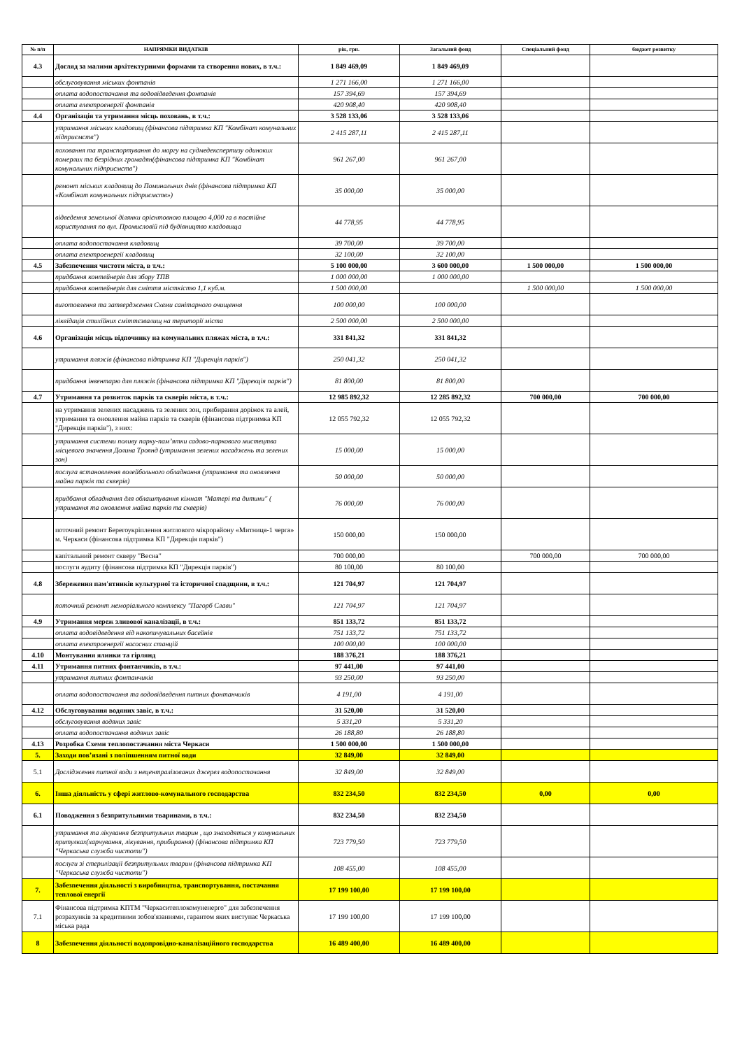| № п/п | НАПРЯМКИ ВИДАТКІВ | рік, грн. | Загальний фонд | Спеціальний фонд | бюджет розвитку |
| --- | --- | --- | --- | --- | --- |
| 4.3 | Догляд за малими архітектурними формами та створення нових, в т.ч.: | 1 849 469,09 | 1 849 469,09 | | |
| | обслуговування міських фонтанів | 1 271 166,00 | 1 271 166,00 | | |
| | оплата водопостачання та водовідведення фонтанів | 157 394,69 | 157 394,69 | | |
| | оплата електроенергії фонтанів | 420 908,40 | 420 908,40 | | |
| 4.4 | Організація та утримання місць поховань, в т.ч.: | 3 528 133,06 | 3 528 133,06 | | |
| | утримання міських кладовищ (фінансова підтримка КП "Комбінат комунальних підприємств") | 2 415 287,11 | 2 415 287,11 | | |
| | поховання та транспортування до моргу на судмедекспертизу одиноких померлих та безрідних громадян(фінансова підтримка КП "Комбінат комунальних підприємств") | 961 267,00 | 961 267,00 | | |
| | ремонт міських кладовищ до Поминальних днів (фінансова підтримка КП «Комбінат комунальних підприємств») | 35 000,00 | 35 000,00 | | |
| | відведення земельної ділянки орієнтовною площею 4,000 га в постійне користування по вул. Промисловій під будівництво кладовища | 44 778,95 | 44 778,95 | | |
| | оплата водопостачання кладовищ | 39 700,00 | 39 700,00 | | |
| | оплата електроенергії кладовищ | 32 100,00 | 32 100,00 | | |
| 4.5 | Забезпечення чистоти міста, в т.ч.: | 5 100 000,00 | 3 600 000,00 | 1 500 000,00 | 1 500 000,00 |
| | придбання контейнерів для збору ТПВ | 1 000 000,00 | 1 000 000,00 | | |
| | придбання контейнерів для сміття місткістю 1,1 куб.м. | 1 500 000,00 | | 1 500 000,00 | 1 500 000,00 |
| | виготовлення та затвердження Схеми санітарного очищення | 100 000,00 | 100 000,00 | | |
| | ліквідація стихійних сміттєзвалищ на території міста | 2 500 000,00 | 2 500 000,00 | | |
| 4.6 | Організація місць відпочинку на комунальних пляжах міста, в т.ч.: | 331 841,32 | 331 841,32 | | |
| | утримання пляжів (фінансова підтримка КП "Дирекція парків") | 250 041,32 | 250 041,32 | | |
| | придбання інвентарю для пляжів (фінансова підтримка КП "Дирекція парків") | 81 800,00 | 81 800,00 | | |
| 4.7 | Утримання та розвиток парків та скверів міста, в т.ч.: | 12 985 892,32 | 12 285 892,32 | 700 000,00 | 700 000,00 |
| | на утримання зелених насаджень та зелених зон, прибирання доріжок та алей, утримання та оновлення майна парків та скверів (фінансова підтрнимка КП "Дирекція парків"), з них: | 12 055 792,32 | 12 055 792,32 | | |
| | утримання системи поливу парку-пам’ятки садово-паркового мистецтва місцевого значення Долина Троянд (утримання зелених насаджень та зелених зон) | 15 000,00 | 15 000,00 | | |
| | послуга встановлення волейбольного обладнання (утримання та оновлення майна парків та скверів) | 50 000,00 | 50 000,00 | | |
| | придбання обладнання для облаштування кімнат "Матері та дитини" ( утримання та оновлення майна парків та скверів) | 76 000,00 | 76 000,00 | | |
| | поточний ремонт Берегоукріплення житлового мікрорайону «Митниця-1 черга» м. Черкаси (фінансова підтримка КП "Дирекція парків") | 150 000,00 | 150 000,00 | | |
| | капітальний ремонт скверу "Весна" | 700 000,00 | | 700 000,00 | 700 000,00 |
| | послуги аудиту (фінансова підтримка КП "Дирекція парків") | 80 100,00 | 80 100,00 | | |
| 4.8 | Збереження пам'ятників культурної та історичної спадщини, в т.ч.: | 121 704,97 | 121 704,97 | | |
| | поточний ремонт меморіального комплексу "Пагорб Слави" | 121 704,97 | 121 704,97 | | |
| 4.9 | Утримання мереж зливової каналізації, в т.ч.: | 851 133,72 | 851 133,72 | | |
| | оплата водовідведення від накопичувальних басейнів | 751 133,72 | 751 133,72 | | |
| | оплата електроенергії насосних станцій | 100 000,00 | 100 000,00 | | |
| 4.10 | Монтування ялинки та гірлянд | 188 376,21 | 188 376,21 | | |
| 4.11 | Утримання питних фонтанчиків, в т.ч.: | 97 441,00 | 97 441,00 | | |
| | утримання питних фонтанчиків | 93 250,00 | 93 250,00 | | |
| | оплата водопостачання та водовідведення питних фонтанчиків | 4 191,00 | 4 191,00 | | |
| 4.12 | Обслуговування водяних завіс, в т.ч.: | 31 520,00 | 31 520,00 | | |
| | обслуговування водяних завіс | 5 331,20 | 5 331,20 | | |
| | оплата водопостачання водяних завіс | 26 188,80 | 26 188,80 | | |
| 4.13 | Розробка Схеми теплопостачання міста Черкаси | 1 500 000,00 | 1 500 000,00 | | |
| 5. | Заходи пов’язані з поліпшенням питної води | 32 849,00 | 32 849,00 | | |
| 5.1 | Дослідження питної води з нецентралізованих джерел водопостачання | 32 849,00 | 32 849,00 | | |
| 6. | Інша діяльність у сфері житлово-комунального господарства | 832 234,50 | 832 234,50 | 0,00 | 0,00 |
| 6.1 | Поводження з безпритульними тваринами, в т.ч.: | 832 234,50 | 832 234,50 | | |
| | утримання та лікування безпритульних тварин , що знаходяться у комунальних притулках(харчування, лікування, прибирання) (фінансова підтримка КП "Черкаська служба чистоти") | 723 779,50 | 723 779,50 | | |
| | послуги зі стерилізації безпритульних тварин (фінансова підтримка КП "Черкаська служба чистоти") | 108 455,00 | 108 455,00 | | |
| 7. | Забезпечення діяльності з виробництва, транспортування, постачання теплової енергії | 17 199 100,00 | 17 199 100,00 | | |
| 7.1 | Фінансова підтримка КПТМ "Черкаситеплокомуненерго" для забезпечення розрахунків за кредитними зобов'язаннями, гарантом яких виступає Черкаська міська рада | 17 199 100,00 | 17 199 100,00 | | |
| 8 | Забезпечення діяльності водопровідно-каналізаційного господарства | 16 489 400,00 | 16 489 400,00 | | |